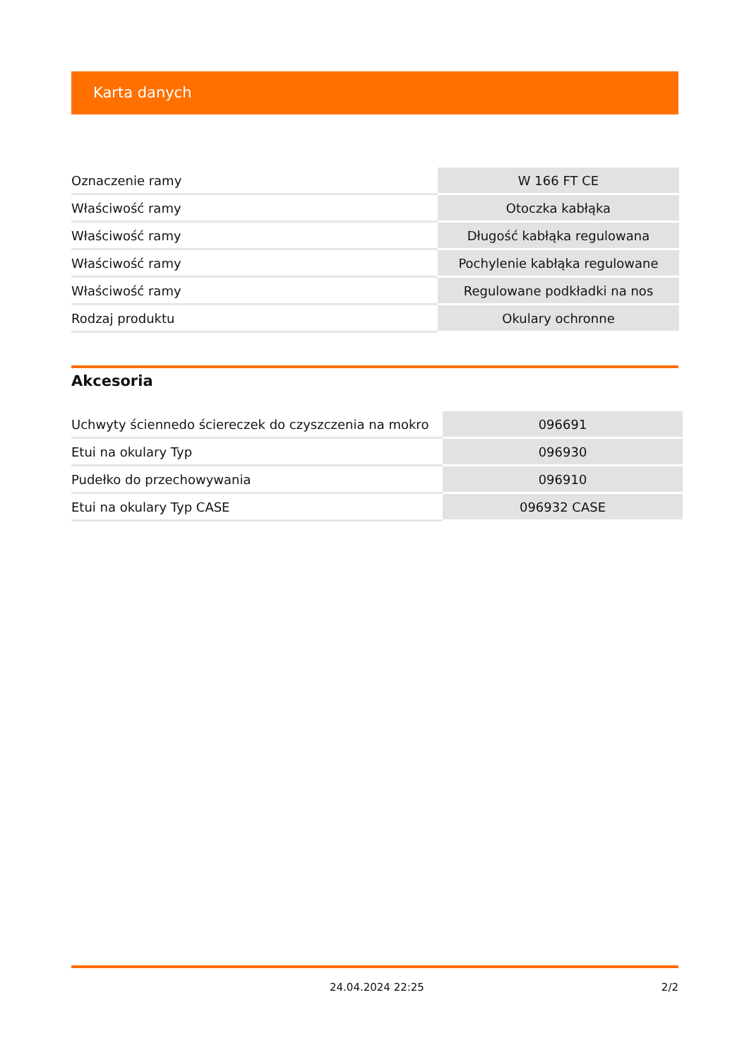Karta danych
| Oznaczenie ramy | W 166 FT CE |
| Właściwość ramy | Otoczka kabłąka |
| Właściwość ramy | Długość kabłąka regulowana |
| Właściwość ramy | Pochylenie kabłąka regulowane |
| Właściwość ramy | Regulowane podkładki na nos |
| Rodzaj produktu | Okulary ochronne |
Akcesoria
| Uchwyty ściennedo ściereczek do czyszczenia na mokro | 096691 |
| Etui na okulary Typ | 096930 |
| Pudełko do przechowywania | 096910 |
| Etui na okulary Typ CASE | 096932 CASE |
24.04.2024 22:25 2/2